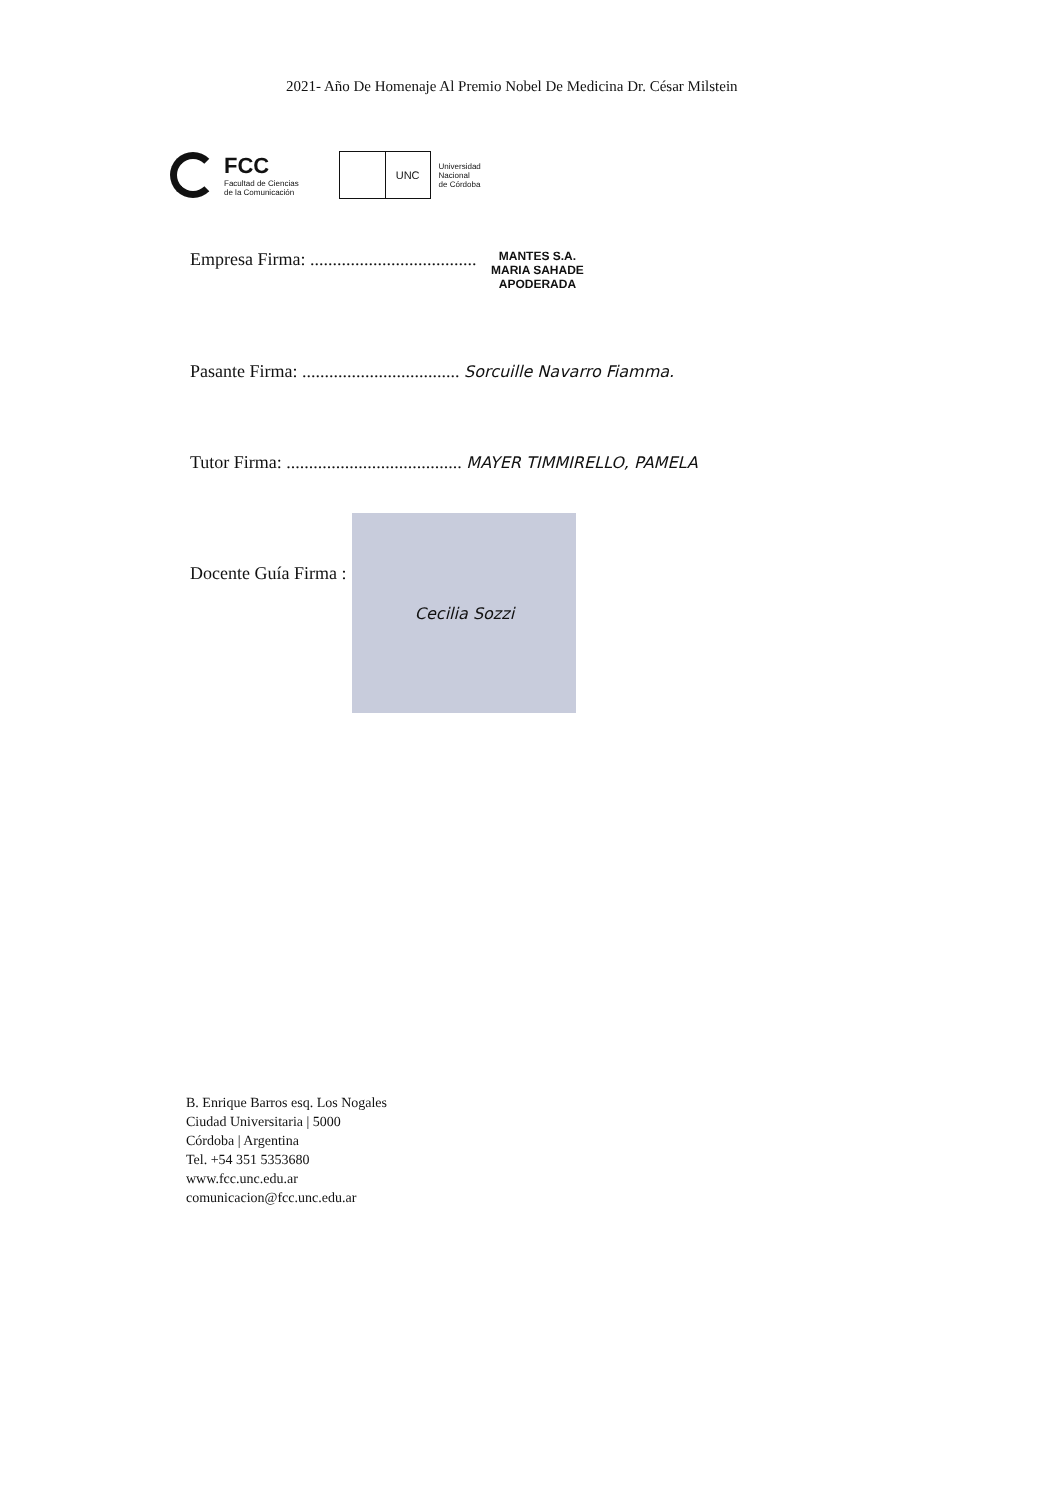2021- Año De Homenaje Al Premio Nobel De Medicina Dr. César Milstein
FCC
Facultad de Ciencias
de la Comunicación
UNC
Universidad
Nacional
de Córdoba
Empresa Firma: ..................................... MANTES S.A.
MARIA SAHADE
APODERADA
Pasante Firma: ................................... Sorcuille Navarro Fiamma.
Tutor Firma: ....................................... MAYER TIMMIRELLO, PAMELA
Docente Guía Firma :
Cecilia Sozzi
B. Enrique Barros esq. Los Nogales
Ciudad Universitaria | 5000
Córdoba | Argentina
Tel. +54 351 5353680
www.fcc.unc.edu.ar
comunicacion@fcc.unc.edu.ar